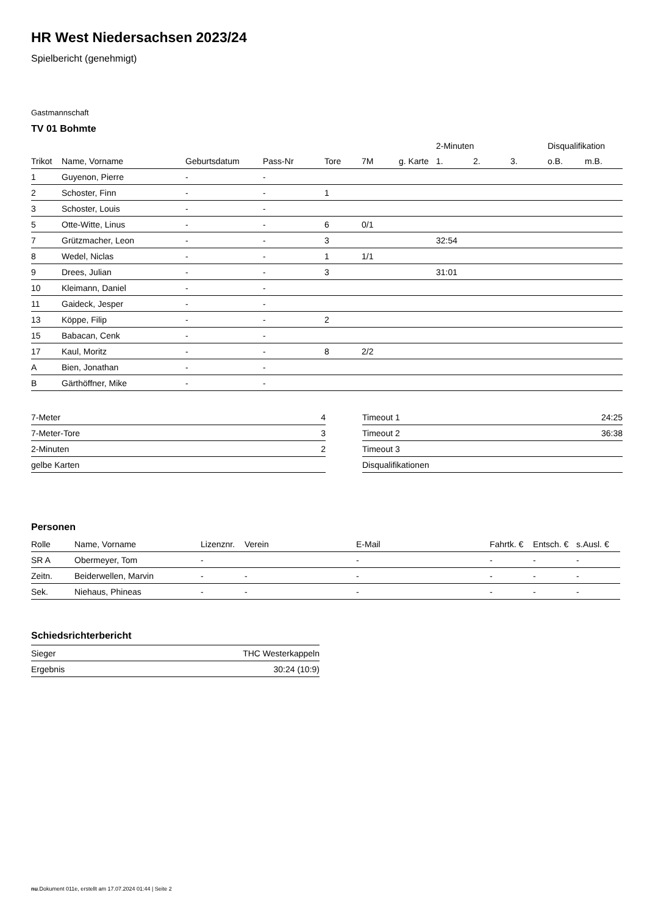HR West Niedersachsen 2023/24
Spielbericht (genehmigt)
Gastmannschaft
TV 01 Bohmte
| | | | | | | | 2-Minuten | | | Disqualifikation | |
| Trikot | Name, Vorname | Geburtsdatum | Pass-Nr | Tore | 7M | g. Karte | 1. | 2. | 3. | o.B. | m.B. |
| 1 | Guyenon, Pierre | - | - | | | | | | | | |
| 2 | Schoster, Finn | - | - | 1 | | | | | | | |
| 3 | Schoster, Louis | - | - | | | | | | | | |
| 5 | Otte-Witte, Linus | - | - | 6 | 0/1 | | | | | | |
| 7 | Grützmacher, Leon | - | - | 3 | | | 32:54 | | | | |
| 8 | Wedel, Niclas | - | - | 1 | 1/1 | | | | | | |
| 9 | Drees, Julian | - | - | 3 | | | 31:01 | | | | |
| 10 | Kleimann, Daniel | - | - | | | | | | | | |
| 11 | Gaideck, Jesper | - | - | | | | | | | | |
| 13 | Köppe, Filip | - | - | 2 | | | | | | | |
| 15 | Babacan, Cenk | - | - | | | | | | | | |
| 17 | Kaul, Moritz | - | - | 8 | 2/2 | | | | | | |
| A | Bien, Jonathan | - | - | | | | | | | | |
| B | Gärthöffner, Mike | - | - | | | | | | | | |
| 7-Meter | 4 |
| 7-Meter-Tore | 3 |
| 2-Minuten | 2 |
| gelbe Karten | |
| Timeout 1 | 24:25 |
| Timeout 2 | 36:38 |
| Timeout 3 | |
| Disqualifikationen | |
Personen
| Rolle | Name, Vorname | Lizenznr. | Verein | E-Mail | Fahrtk. € | Entsch. € | s.Ausl. € |
| --- | --- | --- | --- | --- | --- | --- | --- |
| SR A | Obermeyer, Tom | - | | - | - | - | - |
| Zeitn. | Beiderwellen, Marvin | - | - | - | - | - | - |
| Sek. | Niehaus, Phineas | - | - | - | - | - | - |
Schiedsrichterbericht
| Sieger | THC Westerkappeln |
| Ergebnis | 30:24 (10:9) |
nu.Dokument 011e, erstellt am 17.07.2024 01:44 | Seite 2